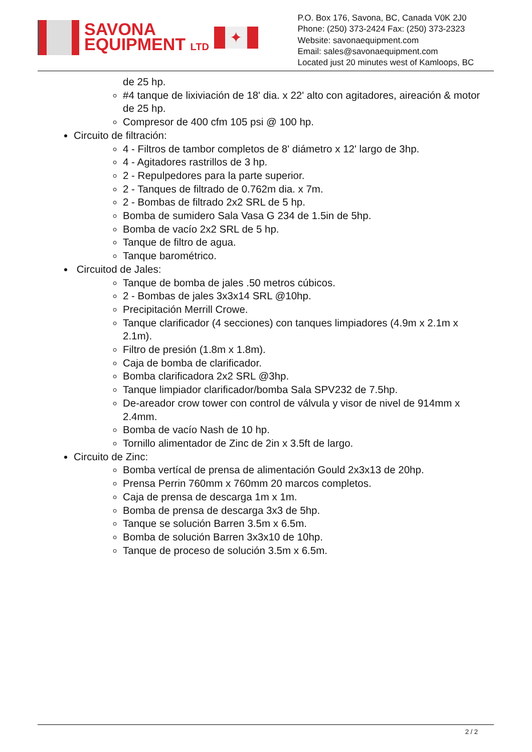SAVONA
EQUIPMENT LTD
✦
P.O. Box 176, Savona, BC, Canada V0K 2J0
Phone: (250) 373-2424 Fax: (250) 373-2323
Website: savonaequipment.com
Email: sales@savonaequipment.com
Located just 20 minutes west of Kamloops, BC
de 25 hp.
#4 tanque de lixiviación de 18' dia. x 22' alto con agitadores, aireación & motor de 25 hp.
Compresor de 400 cfm 105 psi @ 100 hp.
Circuito de filtración:
4 - Filtros de tambor completos de 8' diámetro x 12' largo de 3hp.
4 - Agitadores rastrillos de 3 hp.
2 - Repulpedores para la parte superior.
2 - Tanques de filtrado de 0.762m dia. x 7m.
2 - Bombas de filtrado 2x2 SRL de 5 hp.
Bomba de sumidero Sala Vasa G 234 de 1.5in de 5hp.
Bomba de vacío 2x2 SRL de 5 hp.
Tanque de filtro de agua.
Tanque barométrico.
Circuitod de Jales:
Tanque de bomba de jales .50 metros cúbicos.
2 - Bombas de jales 3x3x14 SRL @10hp.
Precipitación Merrill Crowe.
Tanque clarificador (4 secciones) con tanques limpiadores (4.9m x 2.1m x 2.1m).
Filtro de presión (1.8m x 1.8m).
Caja de bomba de clarificador.
Bomba clarificadora 2x2 SRL @3hp.
Tanque limpiador clarificador/bomba Sala SPV232 de 7.5hp.
De-areador crow tower con control de válvula y visor de nivel de 914mm x 2.4mm.
Bomba de vacío Nash de 10 hp.
Tornillo alimentador de Zinc de 2in x 3.5ft de largo.
Circuito de Zinc:
Bomba vertícal de prensa de alimentación Gould 2x3x13 de 20hp.
Prensa Perrin 760mm x 760mm 20 marcos completos.
Caja de prensa de descarga 1m x 1m.
Bomba de prensa de descarga 3x3 de 5hp.
Tanque se solución Barren 3.5m x 6.5m.
Bomba de solución Barren 3x3x10 de 10hp.
Tanque de proceso de solución 3.5m x 6.5m.
2 / 2